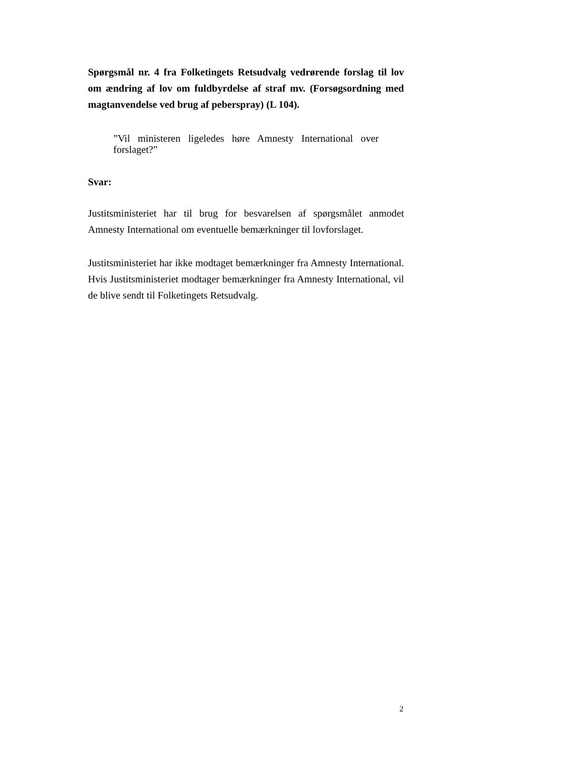Spørgsmål nr. 4 fra Folketingets Retsudvalg vedrørende forslag til lov om ændring af lov om fuldbyrdelse af straf mv. (Forsøgsordning med magtanvendelse ved brug af peberspray) (L 104).
”Vil ministeren ligeledes høre Amnesty International over forslaget?”
Svar:
Justitsministeriet har til brug for besvarelsen af spørgsmålet anmodet Amnesty International om eventuelle bemærkninger til lovforslaget.
Justitsministeriet har ikke modtaget bemærkninger fra Amnesty International. Hvis Justitsministeriet modtager bemærkninger fra Amnesty International, vil de blive sendt til Folketingets Retsudvalg.
2